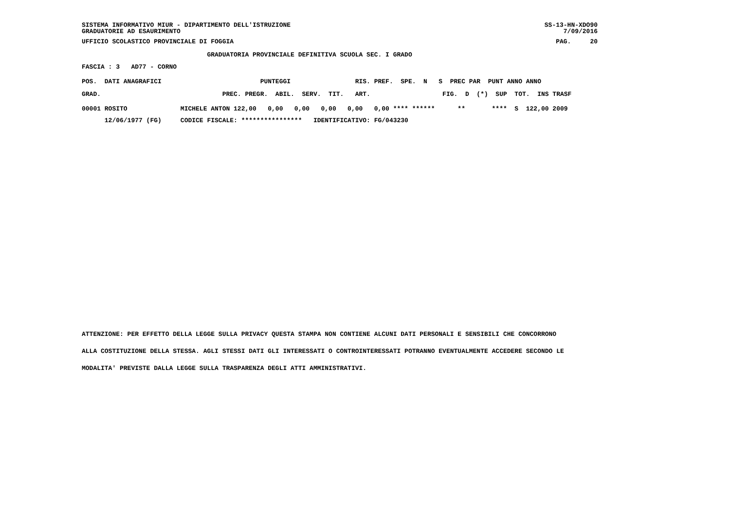SISTEMA INFORMATIVO MIUR - DIPARTIMENTO DELL'ISTRUZIONE
GRADUATORIE AD ESAURIMENTO
SS-13-HN-XDO90
     7/09/2016
UFFICIO SCOLASTICO PROVINCIALE DI FOGGIA
PAG.     20
                                 GRADUATORIA PROVINCIALE DEFINITIVA SCUOLA SEC. I GRADO
FASCIA : 3   AD77 - CORNO
POS.  DATI ANAGRAFICI                          PUNTEGGI                 RIS. PREF.  SPE.  N   S  PREC PAR  PUNT ANNO ANNO
GRAD.                                PREC. PREGR.  ABIL.  SERV.  TIT.   ART.                   FIG.  D  (*)  SUP  TOT.  INS TRASF
00001 ROSITO              MICHELE ANTON 122,00   0,00   0,00   0,00   0,00   0,00 **** ******      **       ****  S  122,00 2009
      12/06/1977 (FG)     CODICE FISCALE: ****************   IDENTIFICATIVO: FG/043230
ATTENZIONE: PER EFFETTO DELLA LEGGE SULLA PRIVACY QUESTA STAMPA NON CONTIENE ALCUNI DATI PERSONALI E SENSIBILI CHE CONCORRONO
ALLA COSTITUZIONE DELLA STESSA. AGLI STESSI DATI GLI INTERESSATI O CONTROINTERESSATI POTRANNO EVENTUALMENTE ACCEDERE SECONDO LE
MODALITA' PREVISTE DALLA LEGGE SULLA TRASPARENZA DEGLI ATTI AMMINISTRATIVI.